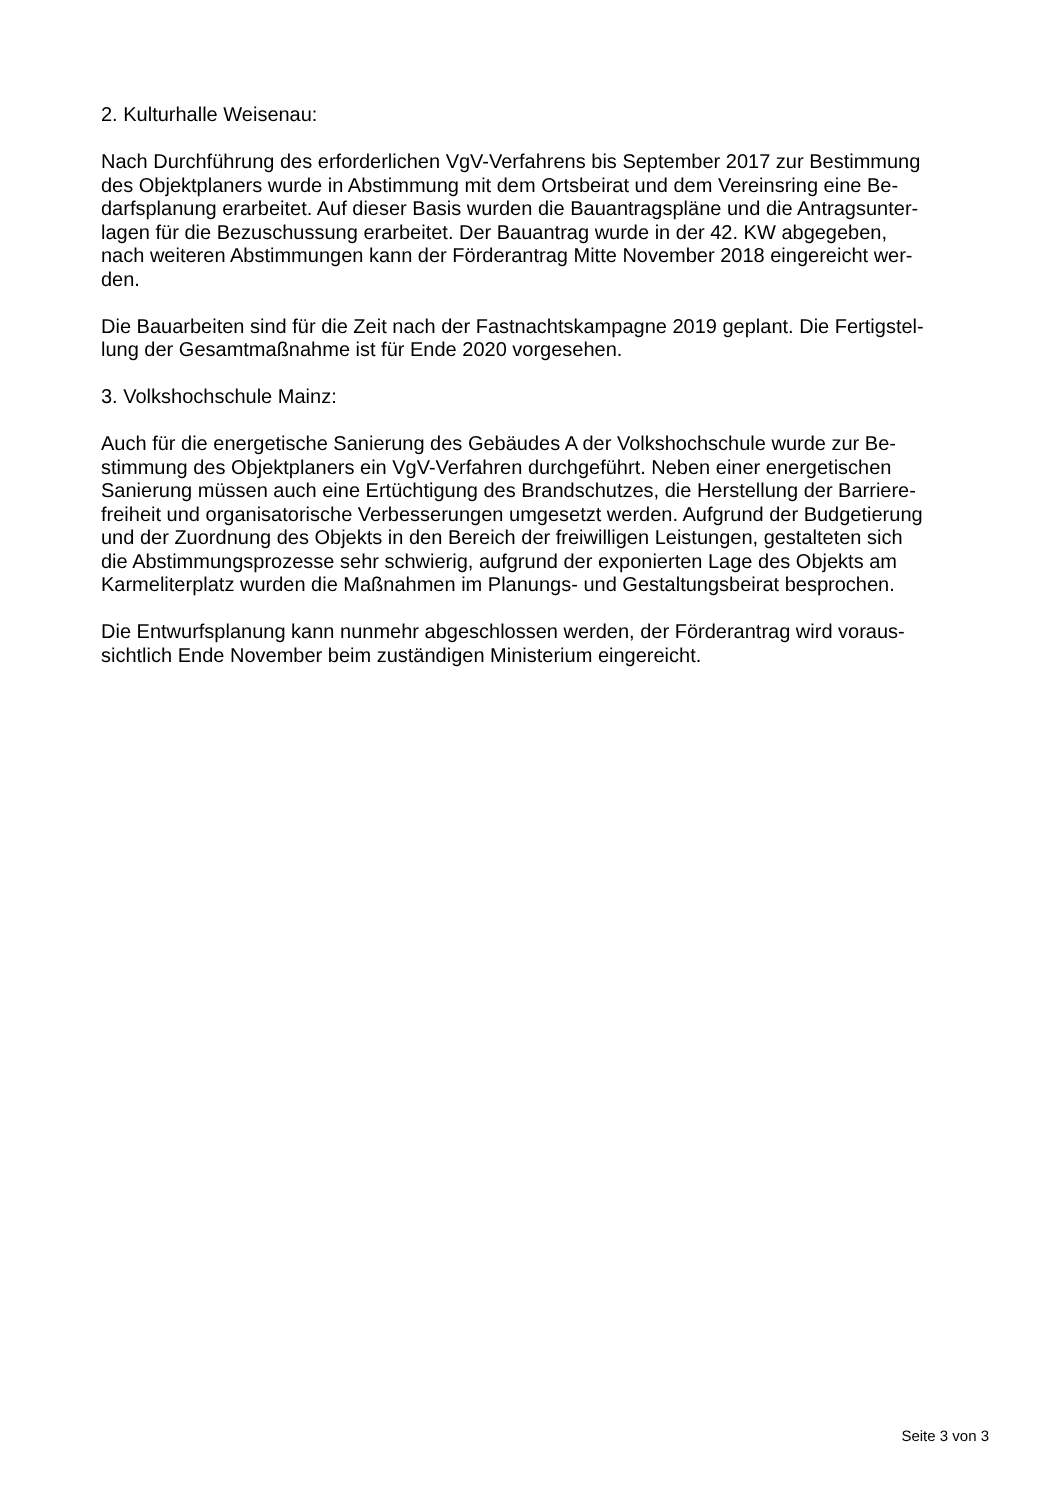2. Kulturhalle Weisenau:
Nach Durchführung des erforderlichen VgV-Verfahrens bis September 2017 zur Bestimmung
des Objektplaners wurde in Abstimmung mit dem Ortsbeirat und dem Vereinsring eine Be-
darfsplanung erarbeitet. Auf dieser Basis wurden die Bauantragspläne und die Antragsunter-
lagen für die Bezuschussung erarbeitet. Der Bauantrag wurde in der 42. KW abgegeben,
nach weiteren Abstimmungen kann der Förderantrag Mitte November 2018 eingereicht wer-
den.
Die Bauarbeiten sind für die Zeit nach der Fastnachtskampagne 2019 geplant. Die Fertigstel-
lung der Gesamtmaßnahme ist für Ende 2020 vorgesehen.
3. Volkshochschule Mainz:
Auch für die energetische Sanierung des Gebäudes A der Volkshochschule wurde zur Be-
stimmung des Objektplaners ein VgV-Verfahren durchgeführt. Neben einer energetischen
Sanierung müssen auch eine Ertüchtigung des Brandschutzes, die Herstellung der Barriere-
freiheit und organisatorische Verbesserungen umgesetzt werden. Aufgrund der Budgetierung
und der Zuordnung des Objekts in den Bereich der freiwilligen Leistungen, gestalteten sich
die Abstimmungsprozesse sehr schwierig, aufgrund der exponierten Lage des Objekts am
Karmeliterplatz wurden die Maßnahmen im Planungs- und Gestaltungsbeirat besprochen.
Die Entwurfsplanung kann nunmehr abgeschlossen werden, der Förderantrag wird voraus-
sichtlich Ende November beim zuständigen Ministerium eingereicht.
Seite 3 von 3